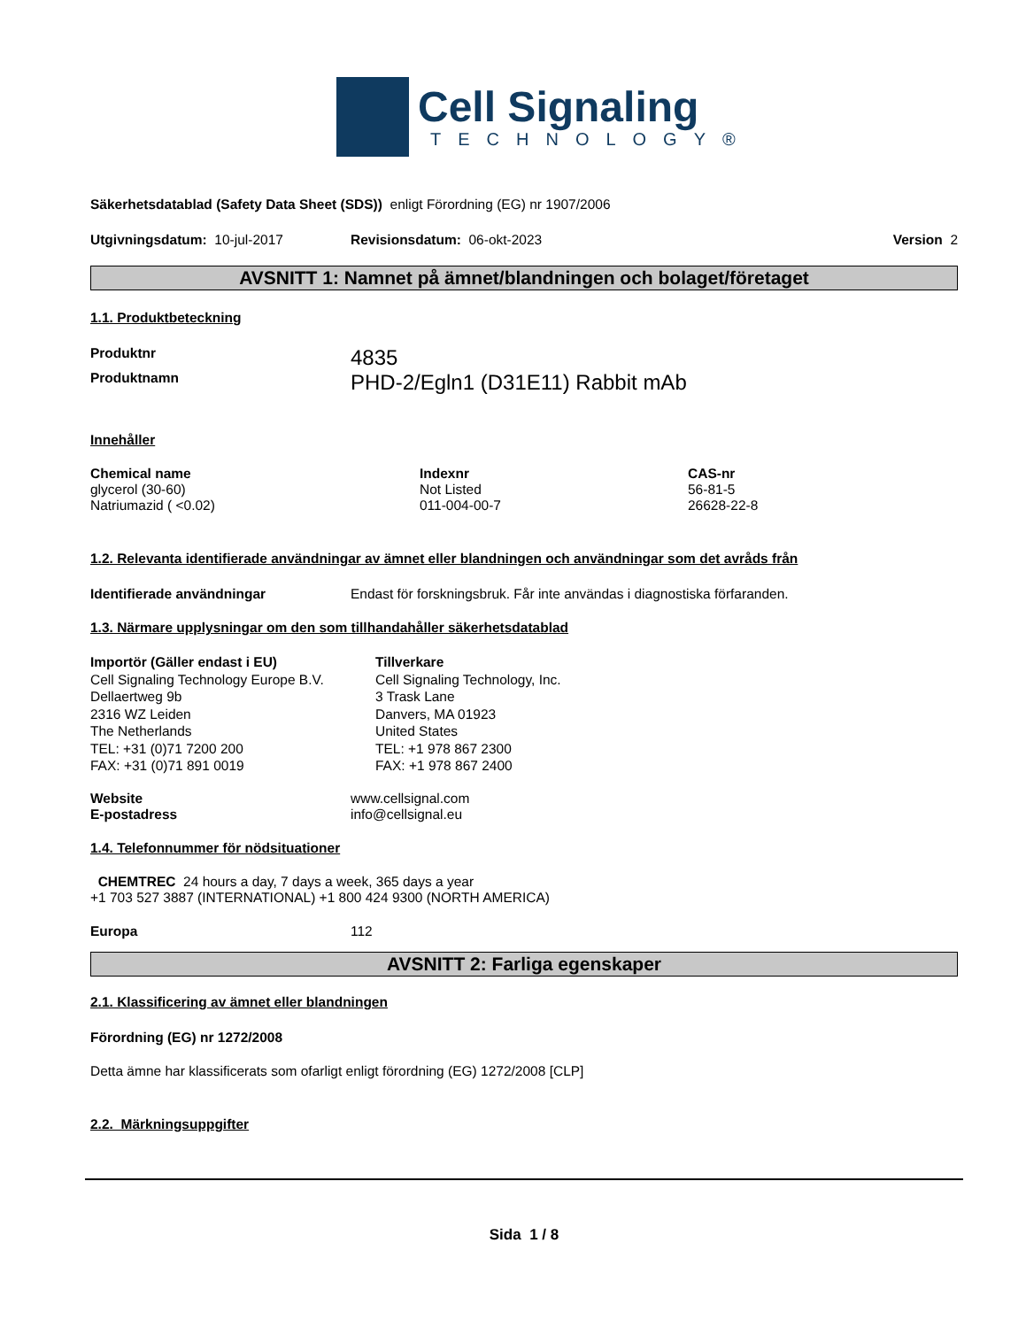Cell Signaling
TECHNOLOGY®
Säkerhetsdatablad (Safety Data Sheet (SDS)) enligt Förordning (EG) nr 1907/2006
Utgivningsdatum: 10-jul-2017 Revisionsdatum: 06-okt-2023 Version 2
AVSNITT 1: Namnet på ämnet/blandningen och bolaget/företaget
1.1. Produktbeteckning
Produktnr 4835
Produktnamn PHD-2/Egln1 (D31E11) Rabbit mAb
Innehåller
| Chemical name | Indexnr | CAS-nr |
| --- | --- | --- |
| glycerol (30-60) | Not Listed | 56-81-5 |
| Natriumazid ( <0.02) | 011-004-00-7 | 26628-22-8 |
1.2. Relevanta identifierade användningar av ämnet eller blandningen och användningar som det avråds från
Identifierade användningar Endast för forskningsbruk. Får inte användas i diagnostiska förfaranden.
1.3. Närmare upplysningar om den som tillhandahåller säkerhetsdatablad
Importör (Gäller endast i EU)
Cell Signaling Technology Europe B.V.
Dellaertweg 9b
2316 WZ Leiden
The Netherlands
TEL: +31 (0)71 7200 200
FAX: +31 (0)71 891 0019
Tillverkare
Cell Signaling Technology, Inc.
3 Trask Lane
Danvers, MA 01923
United States
TEL: +1 978 867 2300
FAX: +1 978 867 2400
Website www.cellsignal.com
E-postadress info@cellsignal.eu
1.4. Telefonnummer för nödsituationer
CHEMTREC 24 hours a day, 7 days a week, 365 days a year
+1 703 527 3887 (INTERNATIONAL) +1 800 424 9300 (NORTH AMERICA)
Europa 112
AVSNITT 2: Farliga egenskaper
2.1. Klassificering av ämnet eller blandningen
Förordning (EG) nr 1272/2008
Detta ämne har klassificerats som ofarligt enligt förordning (EG) 1272/2008 [CLP]
2.2. Märkningsuppgifter
Sida 1 / 8